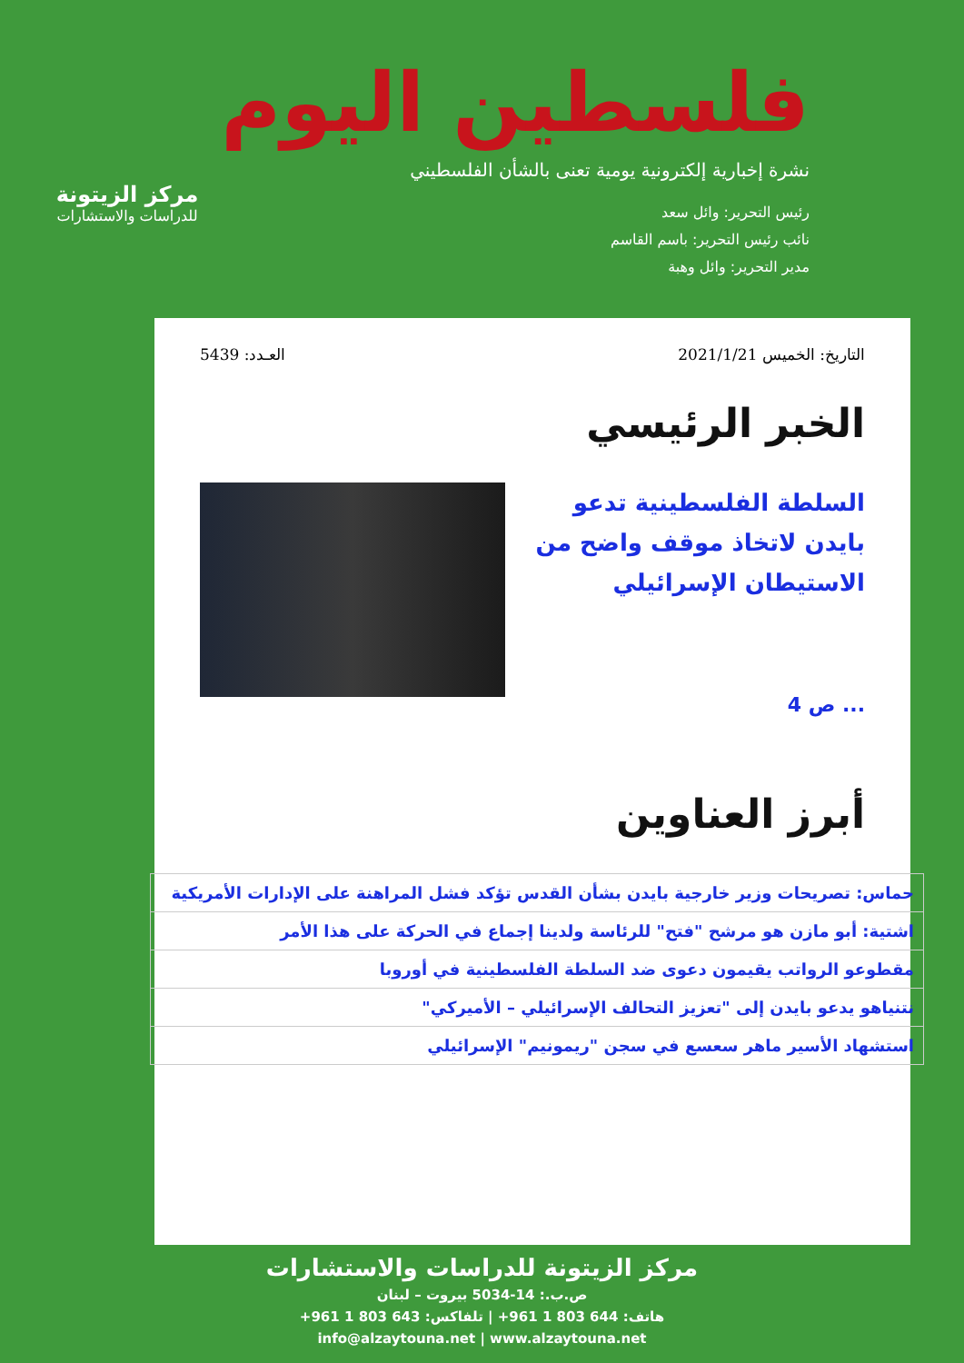فلسطين اليوم
نشرة إخبارية إلكترونية يومية تعنى بالشأن الفلسطيني
رئيس التحرير: وائل سعد
نائب رئيس التحرير: باسم القاسم
مدير التحرير: وائل وهبة
مركز الزيتونة
للدراسات والاستشارات
التاريخ: الخميس 2021/1/21 العـدد: 5439
الخبر الرئيسي
السلطة الفلسطينية تدعو بايدن لاتخاذ موقف واضح من الاستيطان الإسرائيلي
... ص 4
أبرز العناوين
| حماس: تصريحات وزير خارجية بايدن بشأن القدس تؤكد فشل المراهنة على الإدارات الأمريكية |
| اشتية: أبو مازن هو مرشح "فتح" للرئاسة ولدينا إجماع في الحركة على هذا الأمر |
| مقطوعو الرواتب يقيمون دعوى ضد السلطة الفلسطينية في أوروبا |
| نتنياهو يدعو بايدن إلى "تعزيز التحالف الإسرائيلي – الأميركي" |
| استشهاد الأسير ماهر سعسع في سجن "ريمونيم" الإسرائيلي |
مركز الزيتونة للدراسات والاستشارات
ص.ب.: 14-5034 بيروت – لبنان
هاتف: 644 803 1 961+ | تلفاكس: 643 803 1 961+
info@alzaytouna.net | www.alzaytouna.net